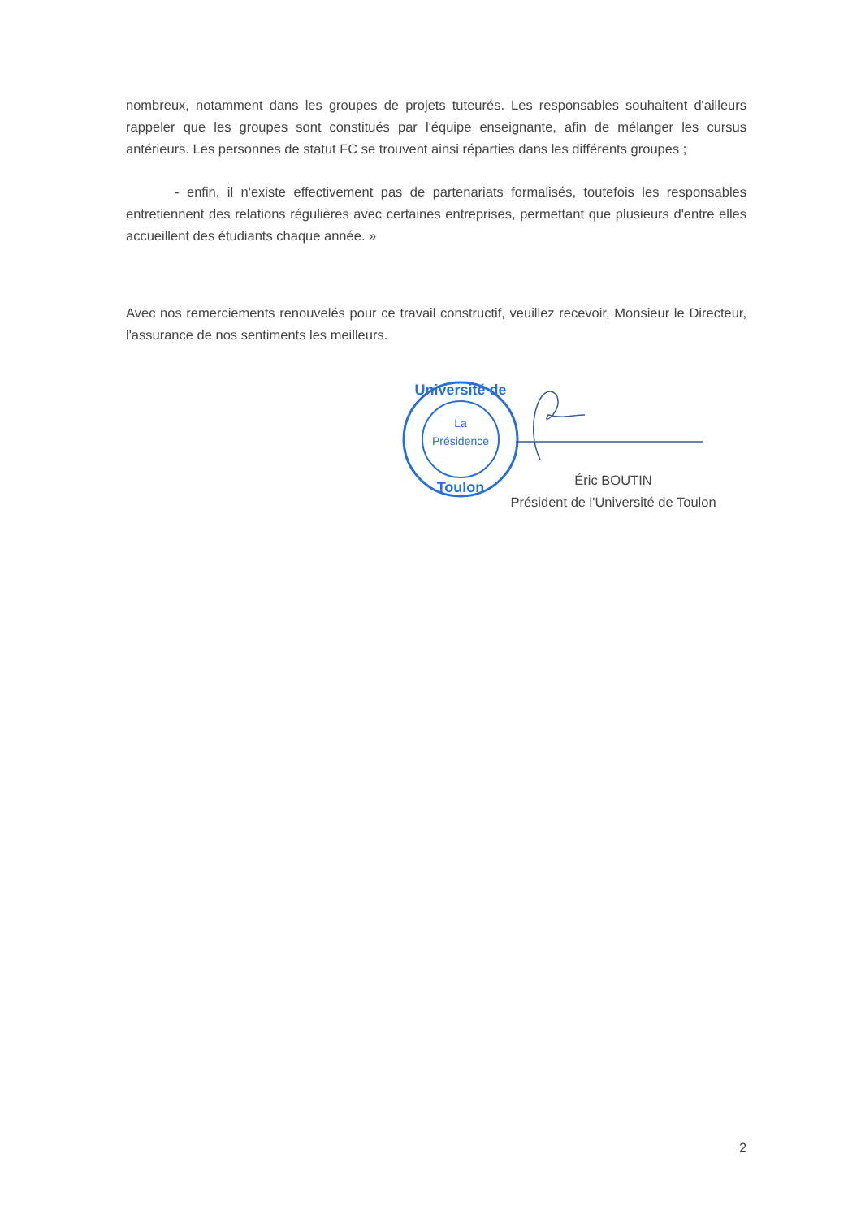nombreux, notamment dans les groupes de projets tuteurés. Les responsables souhaitent d'ailleurs rappeler que les groupes sont constitués par l'équipe enseignante, afin de mélanger les cursus antérieurs. Les personnes de statut FC se trouvent ainsi réparties dans les différents groupes ;
- enfin, il n'existe effectivement pas de partenariats formalisés, toutefois les responsables entretiennent des relations régulières avec certaines entreprises, permettant que plusieurs d'entre elles accueillent des étudiants chaque année. »
Avec nos remerciements renouvelés pour ce travail constructif, veuillez recevoir, Monsieur le Directeur, l'assurance de nos sentiments les meilleurs.
La
Présidence
Université de
Toulon
Éric BOUTIN
Président de l'Université de Toulon
2